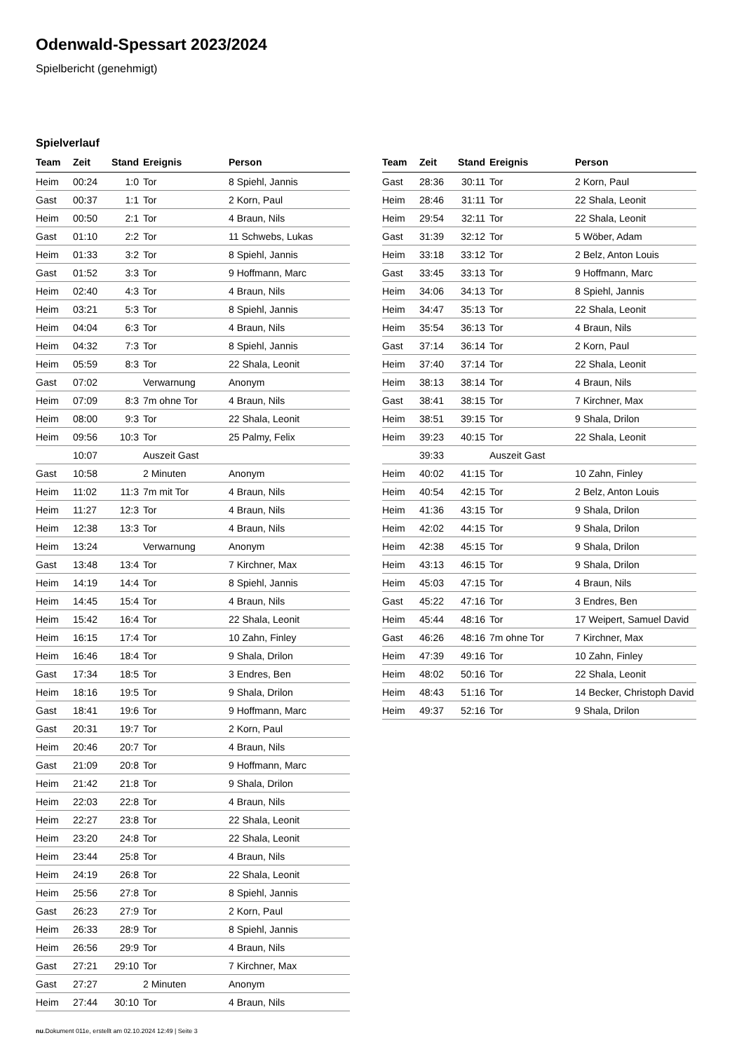Odenwald-Spessart 2023/2024
Spielbericht (genehmigt)
Spielverlauf
| Team | Zeit | Stand | Ereignis | Person |
| --- | --- | --- | --- | --- |
| Heim | 00:24 | 1:0 | Tor | 8 Spiehl, Jannis |
| Gast | 00:37 | 1:1 | Tor | 2 Korn, Paul |
| Heim | 00:50 | 2:1 | Tor | 4 Braun, Nils |
| Gast | 01:10 | 2:2 | Tor | 11 Schwebs, Lukas |
| Heim | 01:33 | 3:2 | Tor | 8 Spiehl, Jannis |
| Gast | 01:52 | 3:3 | Tor | 9 Hoffmann, Marc |
| Heim | 02:40 | 4:3 | Tor | 4 Braun, Nils |
| Heim | 03:21 | 5:3 | Tor | 8 Spiehl, Jannis |
| Heim | 04:04 | 6:3 | Tor | 4 Braun, Nils |
| Heim | 04:32 | 7:3 | Tor | 8 Spiehl, Jannis |
| Heim | 05:59 | 8:3 | Tor | 22 Shala, Leonit |
| Gast | 07:02 | | Verwarnung | Anonym |
| Heim | 07:09 | 8:3 | 7m ohne Tor | 4 Braun, Nils |
| Heim | 08:00 | 9:3 | Tor | 22 Shala, Leonit |
| Heim | 09:56 | 10:3 | Tor | 25 Palmy, Felix |
| | 10:07 | | Auszeit Gast | |
| Gast | 10:58 | | 2 Minuten | Anonym |
| Heim | 11:02 | 11:3 | 7m mit Tor | 4 Braun, Nils |
| Heim | 11:27 | 12:3 | Tor | 4 Braun, Nils |
| Heim | 12:38 | 13:3 | Tor | 4 Braun, Nils |
| Heim | 13:24 | | Verwarnung | Anonym |
| Gast | 13:48 | 13:4 | Tor | 7 Kirchner, Max |
| Heim | 14:19 | 14:4 | Tor | 8 Spiehl, Jannis |
| Heim | 14:45 | 15:4 | Tor | 4 Braun, Nils |
| Heim | 15:42 | 16:4 | Tor | 22 Shala, Leonit |
| Heim | 16:15 | 17:4 | Tor | 10 Zahn, Finley |
| Heim | 16:46 | 18:4 | Tor | 9 Shala, Drilon |
| Gast | 17:34 | 18:5 | Tor | 3 Endres, Ben |
| Heim | 18:16 | 19:5 | Tor | 9 Shala, Drilon |
| Gast | 18:41 | 19:6 | Tor | 9 Hoffmann, Marc |
| Gast | 20:31 | 19:7 | Tor | 2 Korn, Paul |
| Heim | 20:46 | 20:7 | Tor | 4 Braun, Nils |
| Gast | 21:09 | 20:8 | Tor | 9 Hoffmann, Marc |
| Heim | 21:42 | 21:8 | Tor | 9 Shala, Drilon |
| Heim | 22:03 | 22:8 | Tor | 4 Braun, Nils |
| Heim | 22:27 | 23:8 | Tor | 22 Shala, Leonit |
| Heim | 23:20 | 24:8 | Tor | 22 Shala, Leonit |
| Heim | 23:44 | 25:8 | Tor | 4 Braun, Nils |
| Heim | 24:19 | 26:8 | Tor | 22 Shala, Leonit |
| Heim | 25:56 | 27:8 | Tor | 8 Spiehl, Jannis |
| Gast | 26:23 | 27:9 | Tor | 2 Korn, Paul |
| Heim | 26:33 | 28:9 | Tor | 8 Spiehl, Jannis |
| Heim | 26:56 | 29:9 | Tor | 4 Braun, Nils |
| Gast | 27:21 | 29:10 | Tor | 7 Kirchner, Max |
| Gast | 27:27 | | 2 Minuten | Anonym |
| Heim | 27:44 | 30:10 | Tor | 4 Braun, Nils |
| Team | Zeit | Stand | Ereignis | Person |
| --- | --- | --- | --- | --- |
| Gast | 28:36 | 30:11 | Tor | 2 Korn, Paul |
| Heim | 28:46 | 31:11 | Tor | 22 Shala, Leonit |
| Heim | 29:54 | 32:11 | Tor | 22 Shala, Leonit |
| Gast | 31:39 | 32:12 | Tor | 5 Wöber, Adam |
| Heim | 33:18 | 33:12 | Tor | 2 Belz, Anton Louis |
| Gast | 33:45 | 33:13 | Tor | 9 Hoffmann, Marc |
| Heim | 34:06 | 34:13 | Tor | 8 Spiehl, Jannis |
| Heim | 34:47 | 35:13 | Tor | 22 Shala, Leonit |
| Heim | 35:54 | 36:13 | Tor | 4 Braun, Nils |
| Gast | 37:14 | 36:14 | Tor | 2 Korn, Paul |
| Heim | 37:40 | 37:14 | Tor | 22 Shala, Leonit |
| Heim | 38:13 | 38:14 | Tor | 4 Braun, Nils |
| Gast | 38:41 | 38:15 | Tor | 7 Kirchner, Max |
| Heim | 38:51 | 39:15 | Tor | 9 Shala, Drilon |
| Heim | 39:23 | 40:15 | Tor | 22 Shala, Leonit |
| | 39:33 | | Auszeit Gast | |
| Heim | 40:02 | 41:15 | Tor | 10 Zahn, Finley |
| Heim | 40:54 | 42:15 | Tor | 2 Belz, Anton Louis |
| Heim | 41:36 | 43:15 | Tor | 9 Shala, Drilon |
| Heim | 42:02 | 44:15 | Tor | 9 Shala, Drilon |
| Heim | 42:38 | 45:15 | Tor | 9 Shala, Drilon |
| Heim | 43:13 | 46:15 | Tor | 9 Shala, Drilon |
| Heim | 45:03 | 47:15 | Tor | 4 Braun, Nils |
| Gast | 45:22 | 47:16 | Tor | 3 Endres, Ben |
| Heim | 45:44 | 48:16 | Tor | 17 Weipert, Samuel David |
| Gast | 46:26 | 48:16 | 7m ohne Tor | 7 Kirchner, Max |
| Heim | 47:39 | 49:16 | Tor | 10 Zahn, Finley |
| Heim | 48:02 | 50:16 | Tor | 22 Shala, Leonit |
| Heim | 48:43 | 51:16 | Tor | 14 Becker, Christoph David |
| Heim | 49:37 | 52:16 | Tor | 9 Shala, Drilon |
nu.Dokument 011e, erstellt am 02.10.2024 12:49 | Seite 3